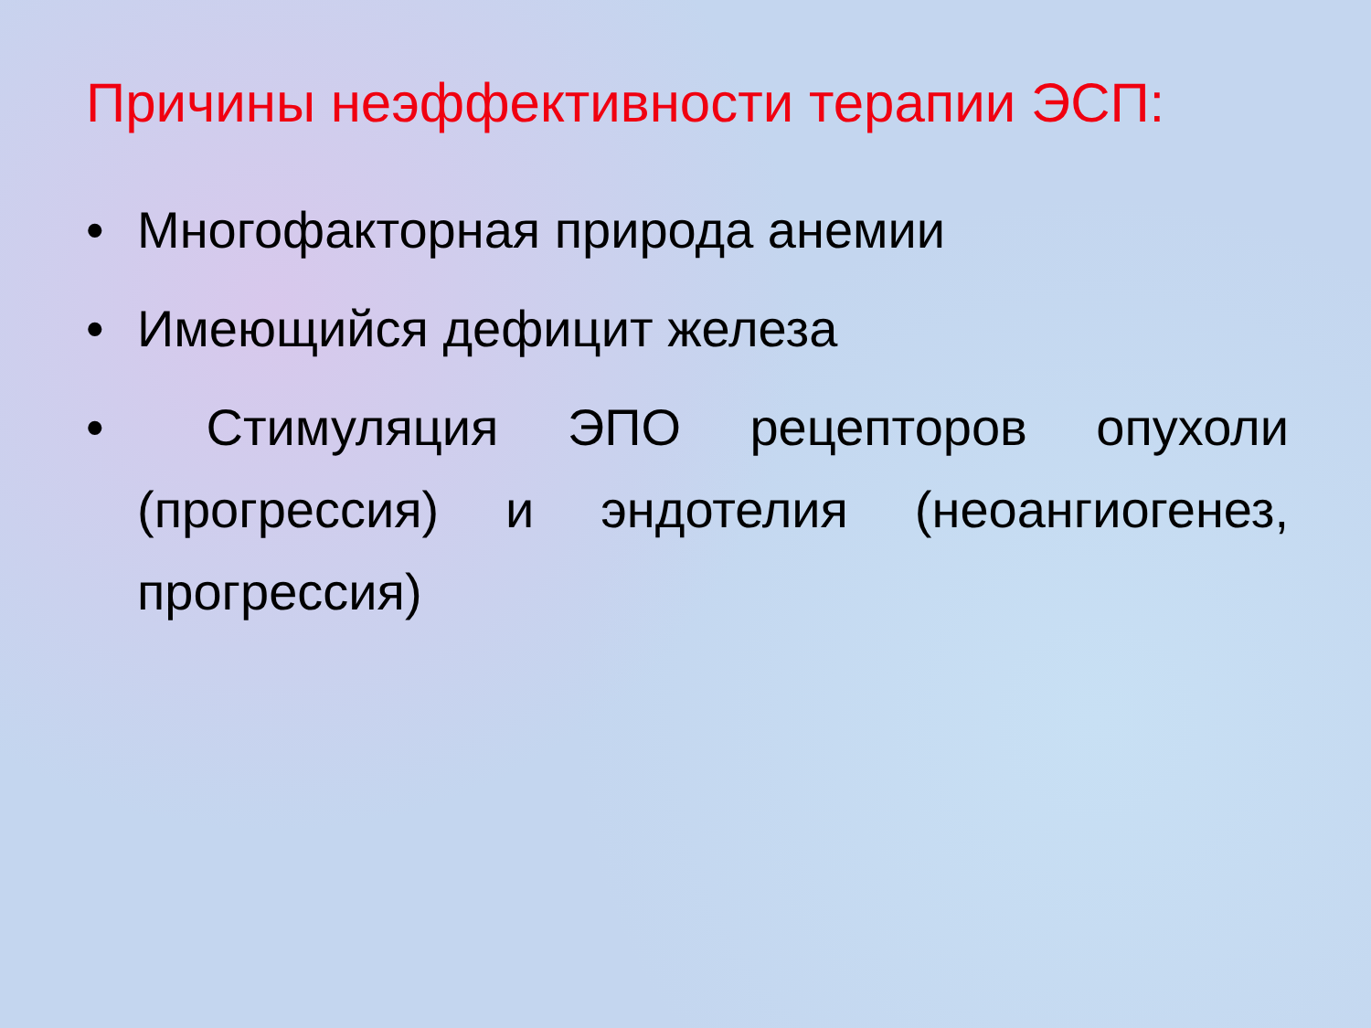Причины неэффективности терапии ЭСП:
• Многофакторная природа анемии
• Имеющийся дефицит железа
• Стимуляция ЭПО рецепторов опухоли (прогрессия) и эндотелия (неоангиогенез, прогрессия)